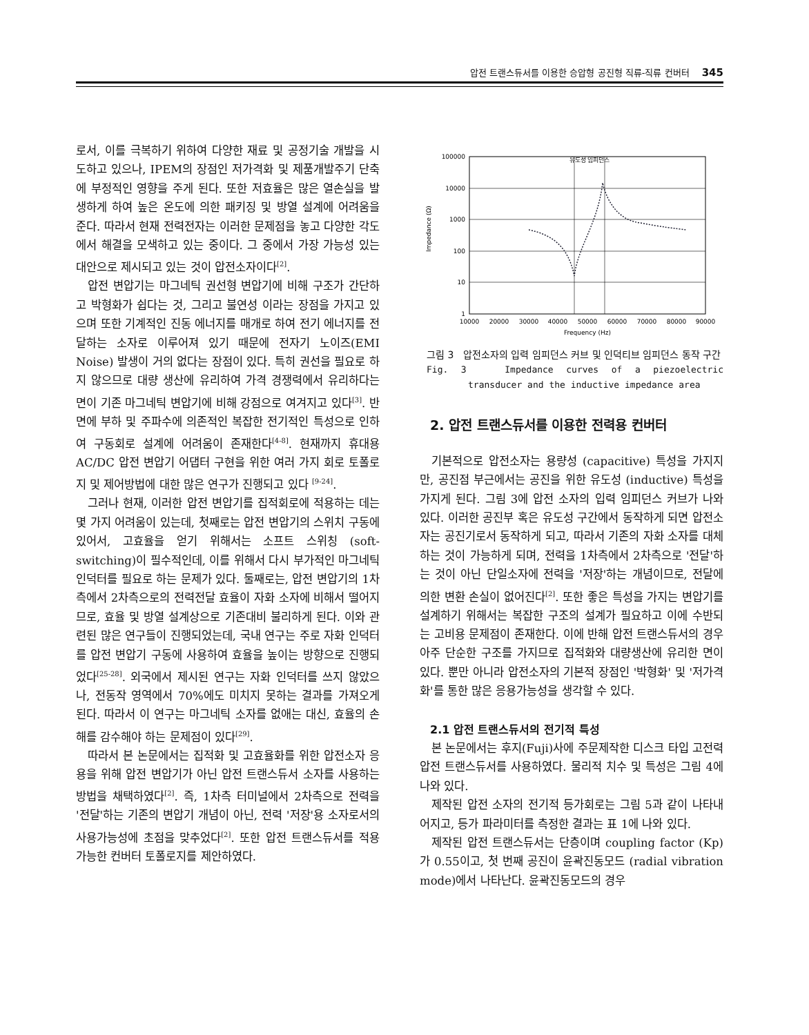압전 트랜스듀서를 이용한 승압형 공진형 직류-직류 컨버터 345
로서, 이를 극복하기 위하여 다양한 재료 및 공정기술 개발을 시도하고 있으나, IPEM의 장점인 저가격화 및 제품개발주기 단축에 부정적인 영향을 주게 된다. 또한 저효율은 많은 열손실을 발생하게 하여 높은 온도에 의한 패키징 및 방열 설계에 어려움을 준다. 따라서 현재 전력전자는 이러한 문제점을 놓고 다양한 각도에서 해결을 모색하고 있는 중이다. 그 중에서 가장 가능성 있는 대안으로 제시되고 있는 것이 압전소자이다<sup>[2]</sup>.
압전 변압기는 마그네틱 권선형 변압기에 비해 구조가 간단하고 박형화가 쉽다는 것, 그리고 불연성 이라는 장점을 가지고 있으며 또한 기계적인 진동 에너지를 매개로 하여 전기 에너지를 전달하는 소자로 이루어져 있기 때문에 전자기 노이즈(EMI Noise) 발생이 거의 없다는 장점이 있다. 특히 권선을 필요로 하지 않으므로 대량 생산에 유리하여 가격 경쟁력에서 유리하다는 면이 기존 마그네틱 변압기에 비해 강점으로 여겨지고 있다<sup>[3]</sup>. 반면에 부하 및 주파수에 의존적인 복잡한 전기적인 특성으로 인하여 구동회로 설계에 어려움이 존재한다<sup>[4-8]</sup>. 현재까지 휴대용 AC/DC 압전 변압기 어댑터 구현을 위한 여러 가지 회로 토폴로지 및 제어방법에 대한 많은 연구가 진행되고 있다 <sup>[9-24]</sup>.
그러나 현재, 이러한 압전 변압기를 집적회로에 적용하는 데는 몇 가지 어려움이 있는데, 첫째로는 압전 변압기의 스위치 구동에 있어서, 고효율을 얻기 위해서는 소프트 스위칭 (soft-switching)이 필수적인데, 이를 위해서 다시 부가적인 마그네틱 인덕터를 필요로 하는 문제가 있다. 둘째로는, 압전 변압기의 1차측에서 2차측으로의 전력전달 효율이 자화 소자에 비해서 떨어지므로, 효율 및 방열 설계상으로 기존대비 불리하게 된다. 이와 관련된 많은 연구들이 진행되었는데, 국내 연구는 주로 자화 인덕터를 압전 변압기 구동에 사용하여 효율을 높이는 방향으로 진행되었다<sup>[25-28]</sup>. 외국에서 제시된 연구는 자화 인덕터를 쓰지 않았으나, 전동작 영역에서 70%에도 미치지 못하는 결과를 가져오게 된다. 따라서 이 연구는 마그네틱 소자를 없애는 대신, 효율의 손해를 감수해야 하는 문제점이 있다<sup>[29]</sup>.
따라서 본 논문에서는 집적화 및 고효율화를 위한 압전소자 응용을 위해 압전 변압기가 아닌 압전 트랜스듀서 소자를 사용하는 방법을 채택하였다<sup>[2]</sup>. 즉, 1차측 터미널에서 2차측으로 전력을 '전달'하는 기존의 변압기 개념이 아닌, 전력 '저장'용 소자로서의 사용가능성에 초점을 맞추었다<sup>[2]</sup>. 또한 압전 트랜스듀서를 적용가능한 컨버터 토폴로지를 제안하였다.
100000
10000
1000
100
10
1
10000
20000
30000
40000
50000
60000
70000
80000
90000
Frequency (Hz)
Impedance (Ω)
유도성 임피던스
그림 3 압전소자의 입력 임피던스 커브 및 인덕티브 임피던스 동작 구간
Fig. 3 Impedance curves of a piezoelectric transducer and the inductive impedance area
2. 압전 트랜스듀서를 이용한 전력용 컨버터
기본적으로 압전소자는 용량성 (capacitive) 특성을 가지지만, 공진점 부근에서는 공진을 위한 유도성 (inductive) 특성을 가지게 된다. 그림 3에 압전 소자의 입력 임피던스 커브가 나와 있다. 이러한 공진부 혹은 유도성 구간에서 동작하게 되면 압전소자는 공진기로서 동작하게 되고, 따라서 기존의 자화 소자를 대체하는 것이 가능하게 되며, 전력을 1차측에서 2차측으로 '전달'하는 것이 아닌 단일소자에 전력을 '저장'하는 개념이므로, 전달에 의한 변환 손실이 없어진다<sup>[2]</sup>. 또한 좋은 특성을 가지는 변압기를 설계하기 위해서는 복잡한 구조의 설계가 필요하고 이에 수반되는 고비용 문제점이 존재한다. 이에 반해 압전 트랜스듀서의 경우 아주 단순한 구조를 가지므로 집적화와 대량생산에 유리한 면이 있다. 뿐만 아니라 압전소자의 기본적 장점인 '박형화' 및 '저가격화'를 통한 많은 응용가능성을 생각할 수 있다.
2.1 압전 트랜스듀서의 전기적 특성
본 논문에서는 후지(Fuji)사에 주문제작한 디스크 타입 고전력 압전 트랜스듀서를 사용하였다. 물리적 치수 및 특성은 그림 4에 나와 있다.
제작된 압전 소자의 전기적 등가회로는 그림 5과 같이 나타내어지고, 등가 파라미터를 측정한 결과는 표 1에 나와 있다.
제작된 압전 트랜스듀서는 단층이며 coupling factor (Kp)가 0.55이고, 첫 번째 공진이 윤곽진동모드 (radial vibration mode)에서 나타난다. 윤곽진동모드의 경우